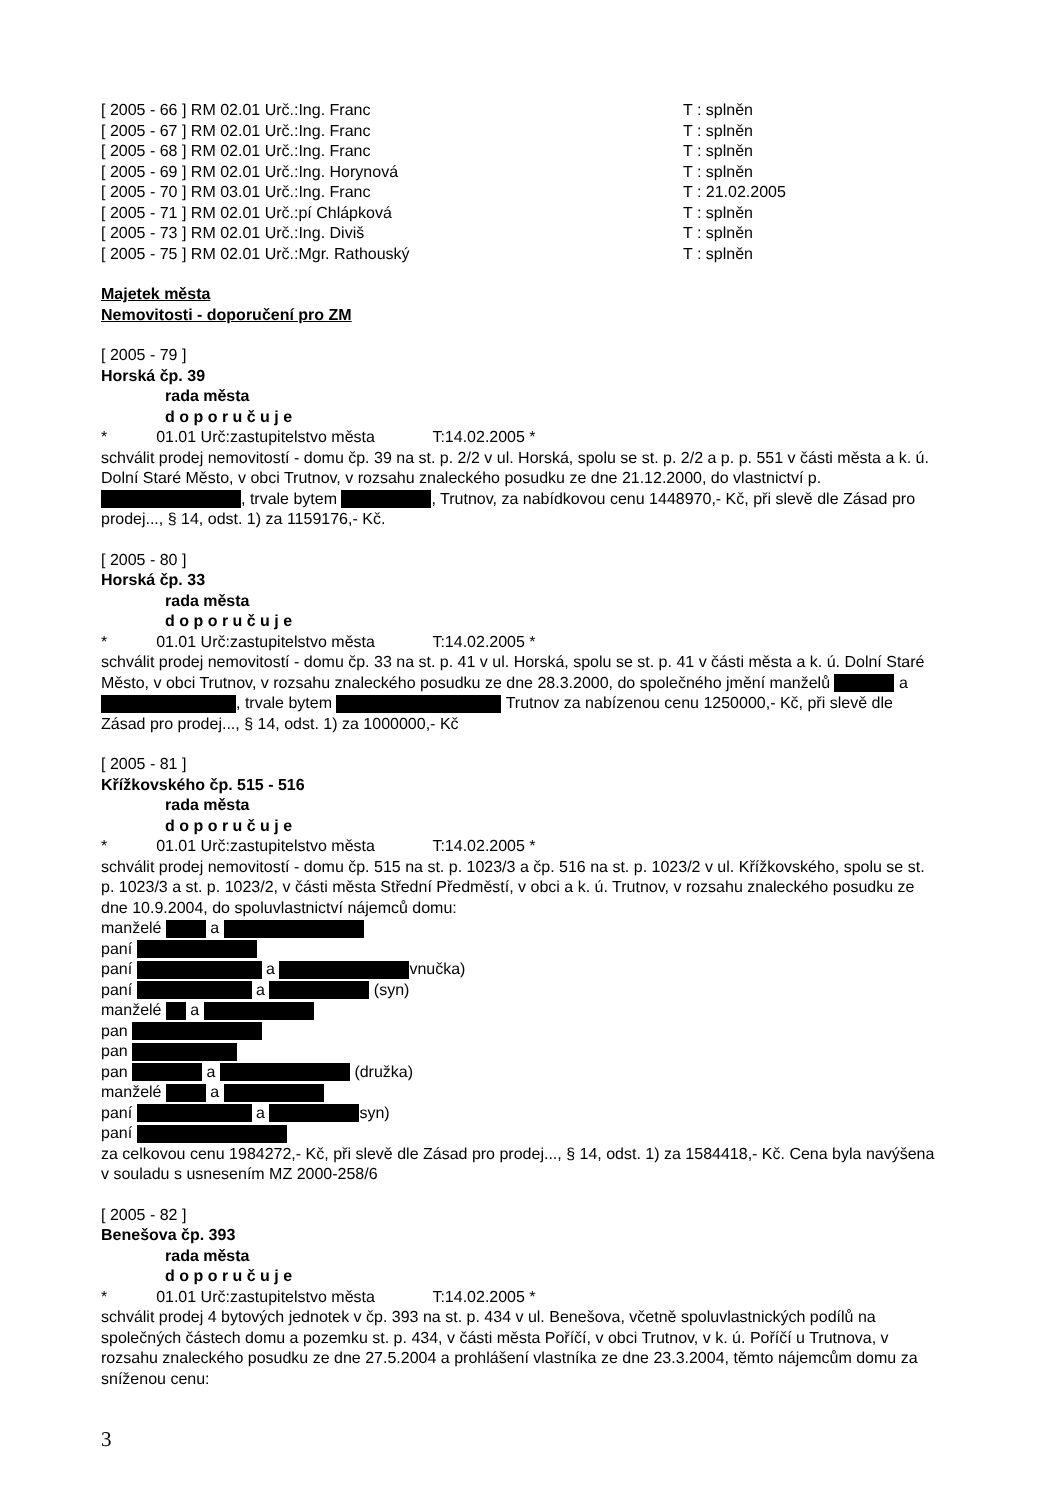[ 2005 - 66 ] RM 02.01 Urč.:Ing. Franc T : splněn
[ 2005 - 67 ] RM 02.01 Urč.:Ing. Franc T : splněn
[ 2005 - 68 ] RM 02.01 Urč.:Ing. Franc T : splněn
[ 2005 - 69 ] RM 02.01 Urč.:Ing. Horynová T : splněn
[ 2005 - 70 ] RM 03.01 Urč.:Ing. Franc T : 21.02.2005
[ 2005 - 71 ] RM 02.01 Urč.:pí Chlápková T : splněn
[ 2005 - 73 ] RM 02.01 Urč.:Ing. Diviš T : splněn
[ 2005 - 75 ] RM 02.01 Urč.:Mgr. Rathouský T : splněn
Majetek města
Nemovitosti - doporučení pro ZM
[ 2005 - 79 ]
Horská čp. 39
rada města
d o p o r u č u j e
* 01.01 Urč:zastupitelstvo města T:14.02.2005 *
schválit prodej nemovitostí - domu čp. 39 na st. p. 2/2 v ul. Horská, spolu se st. p. 2/2 a p. p. 551 v části města a k. ú. Dolní Staré Město, v obci Trutnov, v rozsahu znaleckého posudku ze dne 21.12.2000, do vlastnictví p. , trvale bytem , Trutnov, za nabídkovou cenu 1448970,- Kč, při slevě dle Zásad pro prodej..., § 14, odst. 1) za 1159176,- Kč.
[ 2005 - 80 ]
Horská čp. 33
rada města
d o p o r u č u j e
* 01.01 Urč:zastupitelstvo města T:14.02.2005 *
schválit prodej nemovitostí - domu čp. 33 na st. p. 41 v ul. Horská, spolu se st. p. 41 v části města a k. ú. Dolní Staré Město, v obci Trutnov, v rozsahu znaleckého posudku ze dne 28.3.2000, do společného jmění manželů a , trvale bytem Trutnov za nabízenou cenu 1250000,- Kč, při slevě dle Zásad pro prodej..., § 14, odst. 1) za 1000000,- Kč
[ 2005 - 81 ]
Křížkovského čp. 515 - 516
rada města
d o p o r u č u j e
* 01.01 Urč:zastupitelstvo města T:14.02.2005 *
schválit prodej nemovitostí - domu čp. 515 na st. p. 1023/3 a čp. 516 na st. p. 1023/2 v ul. Křížkovského, spolu se st. p. 1023/3 a st. p. 1023/2, v části města Střední Předměstí, v obci a k. ú. Trutnov, v rozsahu znaleckého posudku ze dne 10.9.2004, do spoluvlastnictví nájemců domu:
manželé a
paní
paní a vnučka)
paní a (syn)
manželé a
pan
pan
pan a (družka)
manželé a
paní a syn)
paní
za celkovou cenu 1984272,- Kč, při slevě dle Zásad pro prodej..., § 14, odst. 1) za 1584418,- Kč. Cena byla navýšena v souladu s usnesením MZ 2000-258/6
[ 2005 - 82 ]
Benešova čp. 393
rada města
d o p o r u č u j e
* 01.01 Urč:zastupitelstvo města T:14.02.2005 *
schválit prodej 4 bytových jednotek v čp. 393 na st. p. 434 v ul. Benešova, včetně spoluvlastnických podílů na společných částech domu a pozemku st. p. 434, v části města Poříčí, v obci Trutnov, v k. ú. Poříčí u Trutnova, v rozsahu znaleckého posudku ze dne 27.5.2004 a prohlášení vlastníka ze dne 23.3.2004, těmto nájemcům domu za sníženou cenu:
3